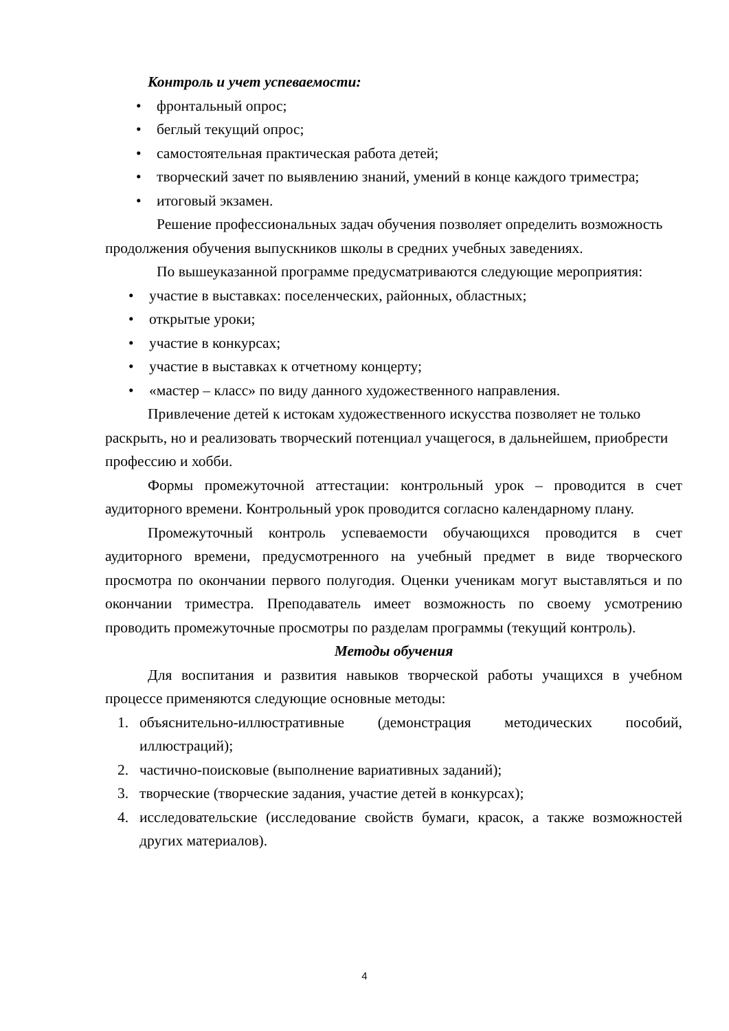Контроль и учет успеваемости:
• фронтальный опрос;
• беглый текущий опрос;
• самостоятельная практическая работа детей;
• творческий зачет по выявлению знаний, умений в конце каждого триместра;
• итоговый экзамен.
Решение профессиональных задач обучения позволяет определить возможность продолжения обучения выпускников школы в средних учебных заведениях.
По вышеуказанной программе предусматриваются следующие мероприятия:
• участие в выставках: поселенческих, районных, областных;
• открытые уроки;
• участие в конкурсах;
• участие в выставках к отчетному концерту;
• «мастер – класс» по виду данного художественного направления.
Привлечение детей к истокам художественного искусства позволяет не только раскрыть, но и реализовать творческий потенциал учащегося, в дальнейшем, приобрести профессию и хобби.
Формы промежуточной аттестации: контрольный урок – проводится в счет аудиторного времени. Контрольный урок проводится согласно календарному плану.
Промежуточный контроль успеваемости обучающихся проводится в счет аудиторного времени, предусмотренного на учебный предмет в виде творческого просмотра по окончании первого полугодия. Оценки ученикам могут выставляться и по окончании триместра. Преподаватель имеет возможность по своему усмотрению проводить промежуточные просмотры по разделам программы (текущий контроль).
Методы обучения
Для воспитания и развития навыков творческой работы учащихся в учебном процессе применяются следующие основные методы:
1. объяснительно-иллюстративные (демонстрация методических пособий, иллюстраций);
2. частично-поисковые (выполнение вариативных заданий);
3. творческие (творческие задания, участие детей в конкурсах);
4. исследовательские (исследование свойств бумаги, красок, а также возможностей других материалов).
4